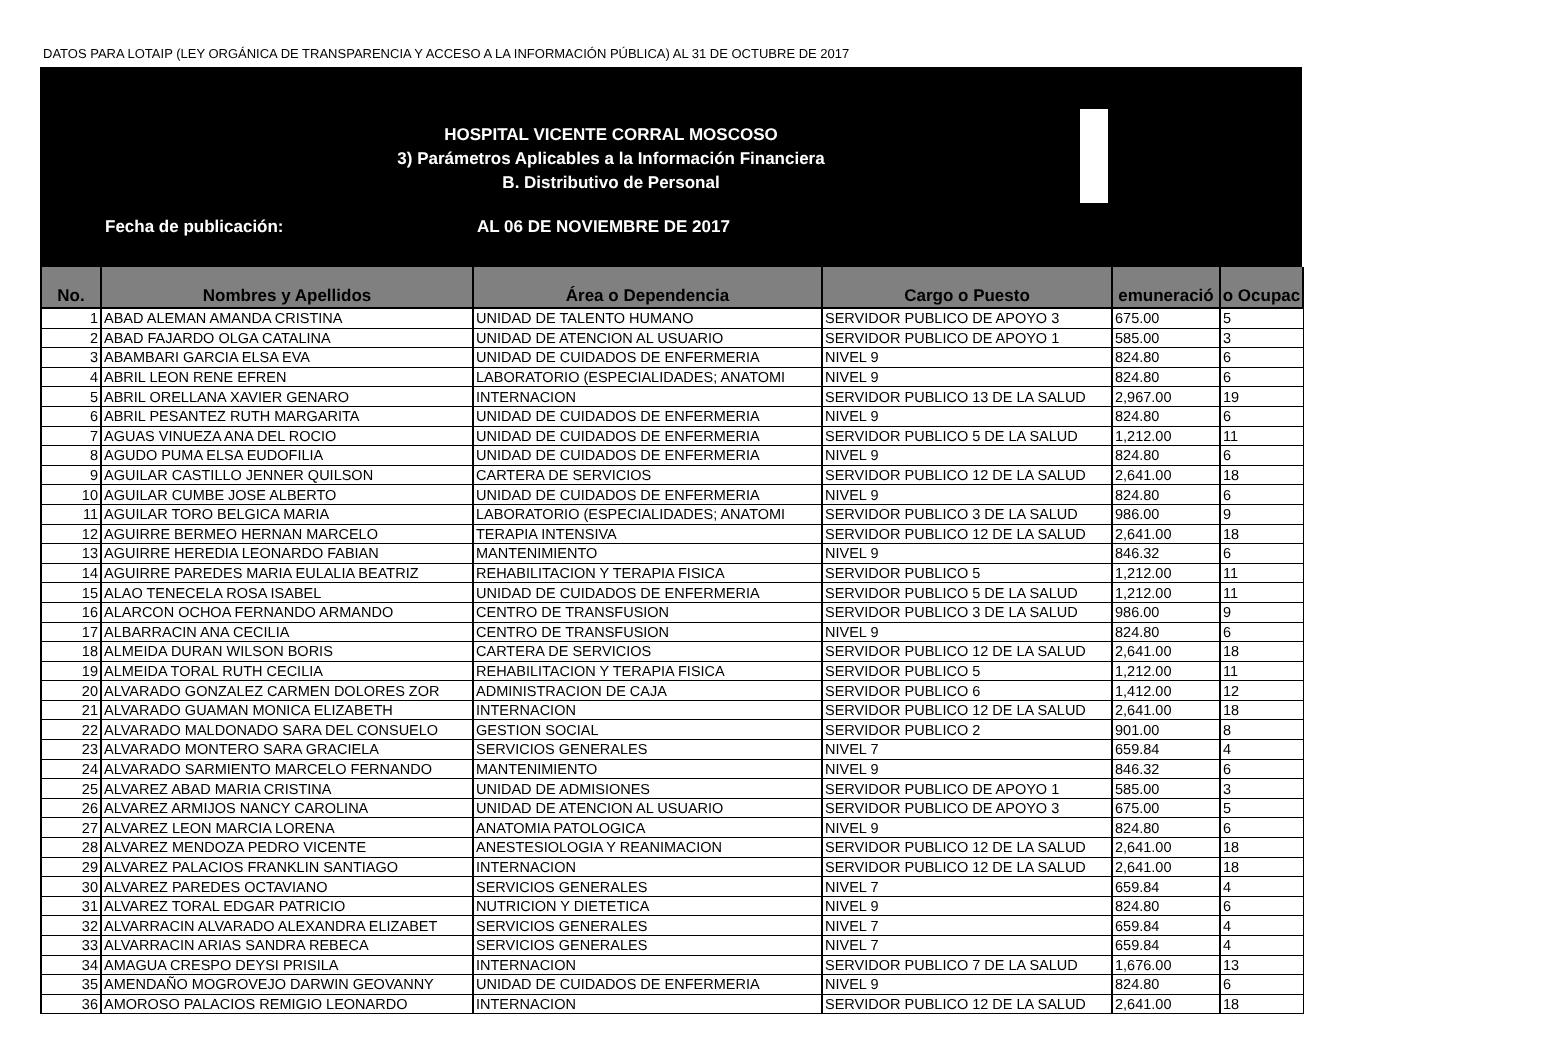DATOS PARA LOTAIP (LEY ORGÁNICA DE TRANSPARENCIA Y ACCESO A LA INFORMACIÓN PÚBLICA) AL 31 DE OCTUBRE DE 2017
HOSPITAL VICENTE CORRAL MOSCOSO
3) Parámetros Aplicables a la Información Financiera
B. Distributivo de Personal
Fecha de publicación: AL 06 DE NOVIEMBRE DE 2017
| No. | Nombres y Apellidos | Área o Dependencia | Cargo o Puesto | emuneració | o Ocupac |
| --- | --- | --- | --- | --- | --- |
| 1 | ABAD ALEMAN AMANDA CRISTINA | UNIDAD DE TALENTO HUMANO | SERVIDOR PUBLICO DE APOYO 3 | 675.00 | 5 |
| 2 | ABAD FAJARDO OLGA CATALINA | UNIDAD DE ATENCION AL USUARIO | SERVIDOR PUBLICO DE APOYO 1 | 585.00 | 3 |
| 3 | ABAMBARI GARCIA ELSA EVA | UNIDAD DE CUIDADOS DE ENFERMERIA | NIVEL 9 | 824.80 | 6 |
| 4 | ABRIL LEON RENE EFREN | LABORATORIO (ESPECIALIDADES; ANATOMI | NIVEL 9 | 824.80 | 6 |
| 5 | ABRIL ORELLANA XAVIER GENARO | INTERNACION | SERVIDOR PUBLICO 13 DE LA SALUD | 2,967.00 | 19 |
| 6 | ABRIL PESANTEZ RUTH MARGARITA | UNIDAD DE CUIDADOS DE ENFERMERIA | NIVEL 9 | 824.80 | 6 |
| 7 | AGUAS VINUEZA ANA DEL ROCIO | UNIDAD DE CUIDADOS DE ENFERMERIA | SERVIDOR PUBLICO 5 DE LA SALUD | 1,212.00 | 11 |
| 8 | AGUDO PUMA ELSA EUDOFILIA | UNIDAD DE CUIDADOS DE ENFERMERIA | NIVEL 9 | 824.80 | 6 |
| 9 | AGUILAR CASTILLO JENNER QUILSON | CARTERA DE SERVICIOS | SERVIDOR PUBLICO 12 DE LA SALUD | 2,641.00 | 18 |
| 10 | AGUILAR CUMBE JOSE ALBERTO | UNIDAD DE CUIDADOS DE ENFERMERIA | NIVEL 9 | 824.80 | 6 |
| 11 | AGUILAR TORO BELGICA MARIA | LABORATORIO (ESPECIALIDADES; ANATOMI | SERVIDOR PUBLICO 3 DE LA SALUD | 986.00 | 9 |
| 12 | AGUIRRE BERMEO HERNAN MARCELO | TERAPIA INTENSIVA | SERVIDOR PUBLICO 12 DE LA SALUD | 2,641.00 | 18 |
| 13 | AGUIRRE HEREDIA LEONARDO FABIAN | MANTENIMIENTO | NIVEL 9 | 846.32 | 6 |
| 14 | AGUIRRE PAREDES MARIA EULALIA BEATRIZ | REHABILITACION Y TERAPIA FISICA | SERVIDOR PUBLICO 5 | 1,212.00 | 11 |
| 15 | ALAO TENECELA ROSA ISABEL | UNIDAD DE CUIDADOS DE ENFERMERIA | SERVIDOR PUBLICO 5 DE LA SALUD | 1,212.00 | 11 |
| 16 | ALARCON OCHOA FERNANDO ARMANDO | CENTRO DE TRANSFUSION | SERVIDOR PUBLICO 3 DE LA SALUD | 986.00 | 9 |
| 17 | ALBARRACIN ANA CECILIA | CENTRO DE TRANSFUSION | NIVEL 9 | 824.80 | 6 |
| 18 | ALMEIDA DURAN WILSON BORIS | CARTERA DE SERVICIOS | SERVIDOR PUBLICO 12 DE LA SALUD | 2,641.00 | 18 |
| 19 | ALMEIDA TORAL RUTH CECILIA | REHABILITACION Y TERAPIA FISICA | SERVIDOR PUBLICO 5 | 1,212.00 | 11 |
| 20 | ALVARADO GONZALEZ CARMEN DOLORES ZOR | ADMINISTRACION DE CAJA | SERVIDOR PUBLICO 6 | 1,412.00 | 12 |
| 21 | ALVARADO GUAMAN MONICA ELIZABETH | INTERNACION | SERVIDOR PUBLICO 12 DE LA SALUD | 2,641.00 | 18 |
| 22 | ALVARADO MALDONADO SARA DEL CONSUELO | GESTION SOCIAL | SERVIDOR PUBLICO 2 | 901.00 | 8 |
| 23 | ALVARADO MONTERO SARA GRACIELA | SERVICIOS GENERALES | NIVEL 7 | 659.84 | 4 |
| 24 | ALVARADO SARMIENTO MARCELO FERNANDO | MANTENIMIENTO | NIVEL 9 | 846.32 | 6 |
| 25 | ALVAREZ ABAD MARIA CRISTINA | UNIDAD DE ADMISIONES | SERVIDOR PUBLICO DE APOYO 1 | 585.00 | 3 |
| 26 | ALVAREZ ARMIJOS NANCY CAROLINA | UNIDAD DE ATENCION AL USUARIO | SERVIDOR PUBLICO DE APOYO 3 | 675.00 | 5 |
| 27 | ALVAREZ LEON MARCIA LORENA | ANATOMIA PATOLOGICA | NIVEL 9 | 824.80 | 6 |
| 28 | ALVAREZ MENDOZA PEDRO VICENTE | ANESTESIOLOGIA Y REANIMACION | SERVIDOR PUBLICO 12 DE LA SALUD | 2,641.00 | 18 |
| 29 | ALVAREZ PALACIOS FRANKLIN SANTIAGO | INTERNACION | SERVIDOR PUBLICO 12 DE LA SALUD | 2,641.00 | 18 |
| 30 | ALVAREZ PAREDES OCTAVIANO | SERVICIOS GENERALES | NIVEL 7 | 659.84 | 4 |
| 31 | ALVAREZ TORAL EDGAR PATRICIO | NUTRICION Y DIETETICA | NIVEL 9 | 824.80 | 6 |
| 32 | ALVARRACIN ALVARADO ALEXANDRA ELIZABET | SERVICIOS GENERALES | NIVEL 7 | 659.84 | 4 |
| 33 | ALVARRACIN ARIAS SANDRA REBECA | SERVICIOS GENERALES | NIVEL 7 | 659.84 | 4 |
| 34 | AMAGUA CRESPO DEYSI PRISILA | INTERNACION | SERVIDOR PUBLICO 7 DE LA SALUD | 1,676.00 | 13 |
| 35 | AMENDAÑO MOGROVEJO DARWIN GEOVANNY | UNIDAD DE CUIDADOS DE ENFERMERIA | NIVEL 9 | 824.80 | 6 |
| 36 | AMOROSO PALACIOS REMIGIO LEONARDO | INTERNACION | SERVIDOR PUBLICO 12 DE LA SALUD | 2,641.00 | 18 |